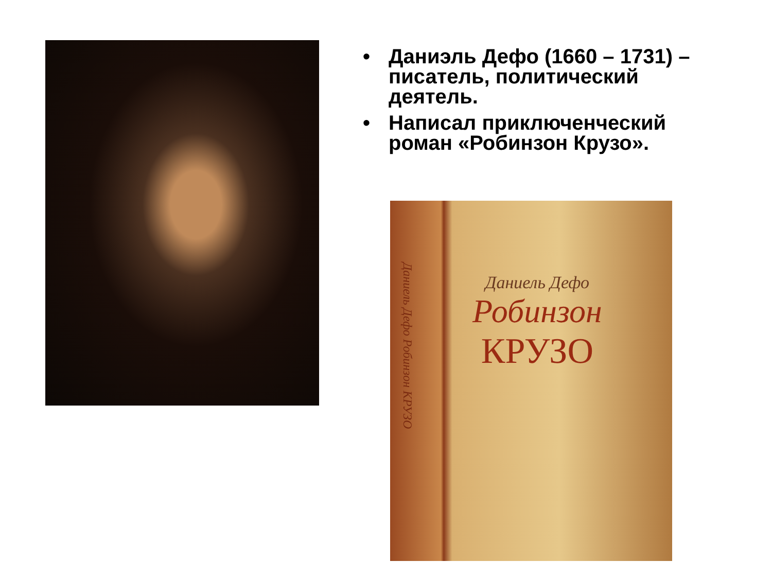• Даниэль Дефо (1660 – 1731) – писатель, политический деятель.
• Написал приключенческий роман «Робинзон Крузо».
Даниель Дефо Робинзон КРУЗО
Даниель Дефо
Робинзон
КРУЗО